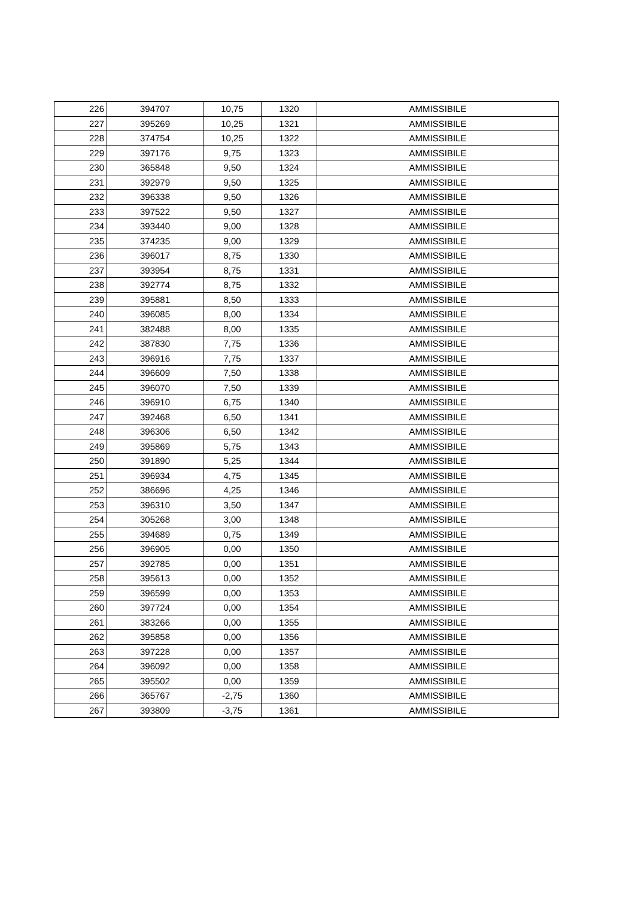| 226 | 394707 | 10,75 | 1320 | AMMISSIBILE |
| 227 | 395269 | 10,25 | 1321 | AMMISSIBILE |
| 228 | 374754 | 10,25 | 1322 | AMMISSIBILE |
| 229 | 397176 | 9,75 | 1323 | AMMISSIBILE |
| 230 | 365848 | 9,50 | 1324 | AMMISSIBILE |
| 231 | 392979 | 9,50 | 1325 | AMMISSIBILE |
| 232 | 396338 | 9,50 | 1326 | AMMISSIBILE |
| 233 | 397522 | 9,50 | 1327 | AMMISSIBILE |
| 234 | 393440 | 9,00 | 1328 | AMMISSIBILE |
| 235 | 374235 | 9,00 | 1329 | AMMISSIBILE |
| 236 | 396017 | 8,75 | 1330 | AMMISSIBILE |
| 237 | 393954 | 8,75 | 1331 | AMMISSIBILE |
| 238 | 392774 | 8,75 | 1332 | AMMISSIBILE |
| 239 | 395881 | 8,50 | 1333 | AMMISSIBILE |
| 240 | 396085 | 8,00 | 1334 | AMMISSIBILE |
| 241 | 382488 | 8,00 | 1335 | AMMISSIBILE |
| 242 | 387830 | 7,75 | 1336 | AMMISSIBILE |
| 243 | 396916 | 7,75 | 1337 | AMMISSIBILE |
| 244 | 396609 | 7,50 | 1338 | AMMISSIBILE |
| 245 | 396070 | 7,50 | 1339 | AMMISSIBILE |
| 246 | 396910 | 6,75 | 1340 | AMMISSIBILE |
| 247 | 392468 | 6,50 | 1341 | AMMISSIBILE |
| 248 | 396306 | 6,50 | 1342 | AMMISSIBILE |
| 249 | 395869 | 5,75 | 1343 | AMMISSIBILE |
| 250 | 391890 | 5,25 | 1344 | AMMISSIBILE |
| 251 | 396934 | 4,75 | 1345 | AMMISSIBILE |
| 252 | 386696 | 4,25 | 1346 | AMMISSIBILE |
| 253 | 396310 | 3,50 | 1347 | AMMISSIBILE |
| 254 | 305268 | 3,00 | 1348 | AMMISSIBILE |
| 255 | 394689 | 0,75 | 1349 | AMMISSIBILE |
| 256 | 396905 | 0,00 | 1350 | AMMISSIBILE |
| 257 | 392785 | 0,00 | 1351 | AMMISSIBILE |
| 258 | 395613 | 0,00 | 1352 | AMMISSIBILE |
| 259 | 396599 | 0,00 | 1353 | AMMISSIBILE |
| 260 | 397724 | 0,00 | 1354 | AMMISSIBILE |
| 261 | 383266 | 0,00 | 1355 | AMMISSIBILE |
| 262 | 395858 | 0,00 | 1356 | AMMISSIBILE |
| 263 | 397228 | 0,00 | 1357 | AMMISSIBILE |
| 264 | 396092 | 0,00 | 1358 | AMMISSIBILE |
| 265 | 395502 | 0,00 | 1359 | AMMISSIBILE |
| 266 | 365767 | -2,75 | 1360 | AMMISSIBILE |
| 267 | 393809 | -3,75 | 1361 | AMMISSIBILE |